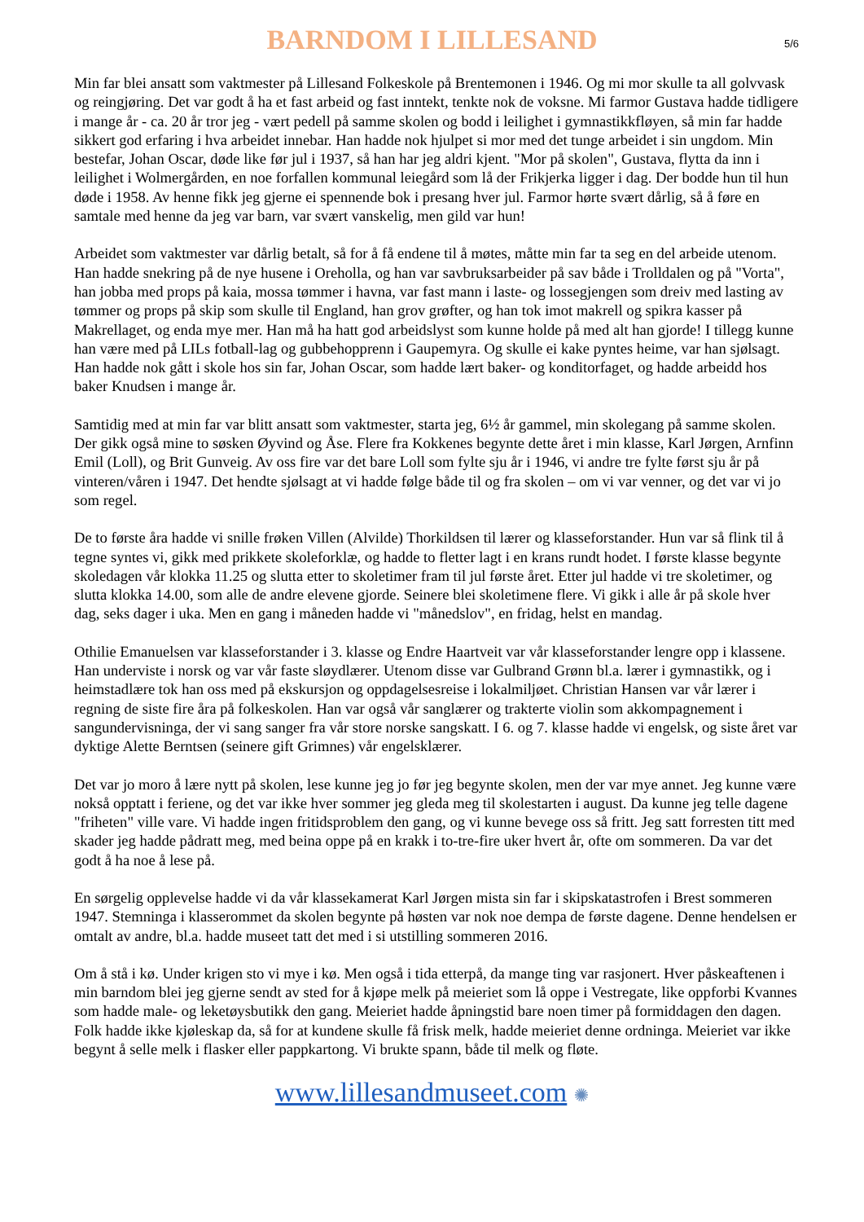BARNDOM I LILLESAND
5/6
Min far blei ansatt som vaktmester på Lillesand Folkeskole på Brentemonen i 1946. Og mi mor skulle ta all golvvask og reingjøring. Det var godt å ha et fast arbeid og fast inntekt, tenkte nok de voksne. Mi farmor Gustava hadde tidligere i mange år - ca. 20 år tror jeg - vært pedell på samme skolen og bodd i leilighet i gymnastikkfløyen, så min far hadde sikkert god erfaring i hva arbeidet innebar. Han hadde nok hjulpet si mor med det tunge arbeidet i sin ungdom. Min bestefar, Johan Oscar, døde like før jul i 1937, så han har jeg aldri kjent. "Mor på skolen", Gustava, flytta da inn i leilighet i Wolmergården, en noe forfallen kommunal leiegård som lå der Frikjerka ligger i dag. Der bodde hun til hun døde i 1958. Av henne fikk jeg gjerne ei spennende bok i presang hver jul. Farmor hørte svært dårlig, så å føre en samtale med henne da jeg var barn, var svært vanskelig, men gild var hun!
Arbeidet som vaktmester var dårlig betalt, så for å få endene til å møtes, måtte min far ta seg en del arbeide utenom. Han hadde snekring på de nye husene i Oreholla, og han var savbruksarbeider på sav både i Trolldalen og på "Vorta", han jobba med props på kaia, mossa tømmer i havna, var fast mann i laste- og lossegjengen som dreiv med lasting av tømmer og props på skip som skulle til England, han grov grøfter, og han tok imot makrell og spikra kasser på Makrellaget, og enda mye mer. Han må ha hatt god arbeidslyst som kunne holde på med alt han gjorde! I tillegg kunne han være med på LILs fotball-lag og gubbehopprenn i Gaupemyra. Og skulle ei kake pyntes heime, var han sjølsagt. Han hadde nok gått i skole hos sin far, Johan Oscar, som hadde lært baker- og konditorfaget, og hadde arbeidd hos baker Knudsen i mange år.
Samtidig med at min far var blitt ansatt som vaktmester, starta jeg, 6½ år gammel, min skolegang på samme skolen. Der gikk også mine to søsken Øyvind og Åse. Flere fra Kokkenes begynte dette året i min klasse, Karl Jørgen, Arnfinn Emil (Loll), og Brit Gunveig. Av oss fire var det bare Loll som fylte sju år i 1946, vi andre tre fylte først sju år på vinteren/våren i 1947. Det hendte sjølsagt at vi hadde følge både til og fra skolen – om vi var venner, og det var vi jo som regel.
De to første åra hadde vi snille frøken Villen (Alvilde) Thorkildsen til lærer og klasseforstander. Hun var så flink til å tegne syntes vi, gikk med prikkete skoleforklæ, og hadde to fletter lagt i en krans rundt hodet. I første klasse begynte skoledagen vår klokka 11.25 og slutta etter to skoletimer fram til jul første året. Etter jul hadde vi tre skoletimer, og slutta klokka 14.00, som alle de andre elevene gjorde. Seinere blei skoletimene flere. Vi gikk i alle år på skole hver dag, seks dager i uka. Men en gang i måneden hadde vi "månedslov", en fridag, helst en mandag.
Othilie Emanuelsen var klasseforstander i 3. klasse og Endre Haartveit var vår klasseforstander lengre opp i klassene. Han underviste i norsk og var vår faste sløydlærer. Utenom disse var Gulbrand Grønn bl.a. lærer i gymnastikk, og i heimstadlære tok han oss med på ekskursjon og oppdagelsesreise i lokalmiljøet. Christian Hansen var vår lærer i regning de siste fire åra på folkeskolen. Han var også vår sanglærer og trakterte violin som akkompagnement i sangundervisninga, der vi sang sanger fra vår store norske sangskatt. I 6. og 7. klasse hadde vi engelsk, og siste året var dyktige Alette Berntsen (seinere gift Grimnes) vår engelsklærer.
Det var jo moro å lære nytt på skolen, lese kunne jeg jo før jeg begynte skolen, men der var mye annet. Jeg kunne være nokså opptatt i feriene, og det var ikke hver sommer jeg gleda meg til skolestarten i august. Da kunne jeg telle dagene "friheten" ville vare. Vi hadde ingen fritidsproblem den gang, og vi kunne bevege oss så fritt. Jeg satt forresten titt med skader jeg hadde pådratt meg, med beina oppe på en krakk i to-tre-fire uker hvert år, ofte om sommeren. Da var det godt å ha noe å lese på.
En sørgelig opplevelse hadde vi da vår klassekamerat Karl Jørgen mista sin far i skipskatastrofen i Brest sommeren 1947. Stemninga i klasserommet da skolen begynte på høsten var nok noe dempa de første dagene. Denne hendelsen er omtalt av andre, bl.a. hadde museet tatt det med i si utstilling sommeren 2016.
Om å stå i kø. Under krigen sto vi mye i kø. Men også i tida etterpå, da mange ting var rasjonert. Hver påskeaftenen i min barndom blei jeg gjerne sendt av sted for å kjøpe melk på meieriet som lå oppe i Vestregate, like oppforbi Kvannes som hadde male- og leketøysbutikk den gang. Meieriet hadde åpningstid bare noen timer på formiddagen den dagen. Folk hadde ikke kjøleskap da, så for at kundene skulle få frisk melk, hadde meieriet denne ordninga. Meieriet var ikke begynt å selle melk i flasker eller pappkartong. Vi brukte spann, både til melk og fløte.
www.lillesandmuseet.com ✺